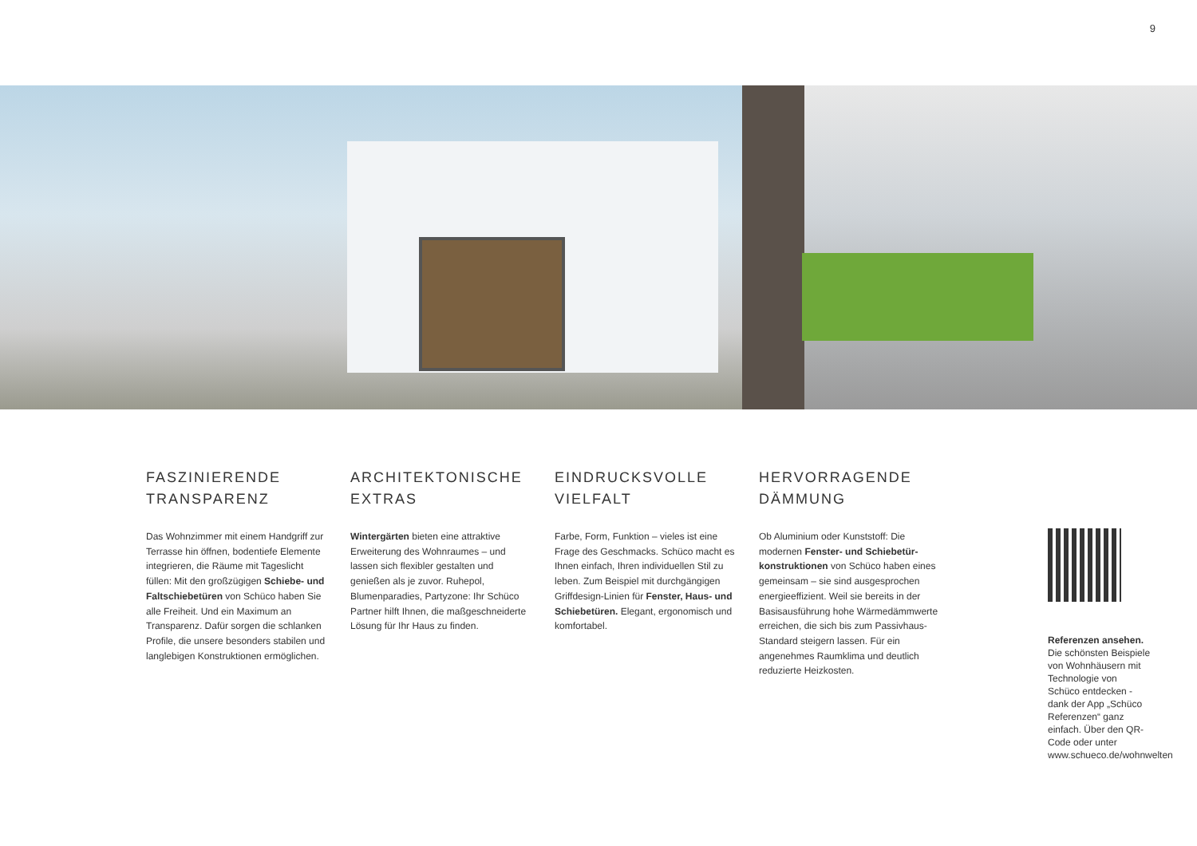9
FASZINIERENDE
TRANSPARENZ
Das Wohnzimmer mit einem Handgriff zur Terrasse hin öffnen, bodentiefe Elemente integrieren, die Räume mit Tageslicht füllen: Mit den großzügigen Schiebe- und Faltschiebetüren von Schüco haben Sie alle Freiheit. Und ein Maximum an Transparenz. Dafür sorgen die schlanken Profile, die unsere besonders stabilen und langlebigen Konstruktionen ermöglichen.
ARCHITEKTONISCHE
EXTRAS
Wintergärten bieten eine attraktive Erweiterung des Wohnraumes – und lassen sich flexibler gestalten und genießen als je zuvor. Ruhepol, Blumenparadies, Partyzone: Ihr Schüco Partner hilft Ihnen, die maßgeschnei­derte Lösung für Ihr Haus zu finden.
EINDRUCKSVOLLE
VIELFALT
Farbe, Form, Funktion – vieles ist eine Frage des Geschmacks. Schüco macht es Ihnen einfach, Ihren individuellen Stil zu leben. Zum Beispiel mit durchgängi­gen Griffdesign-Linien für Fenster, Haus- und Schiebetüren. Elegant, ergonomisch und komfortabel.
HERVORRAGENDE
DÄMMUNG
Ob Aluminium oder Kunststoff: Die modernen Fenster- und Schiebetür­konstruktionen von Schüco haben eines gemeinsam – sie sind ausgesprochen energieeffizient. Weil sie bereits in der Basisausführung hohe Wärme­dämmwerte erreichen, die sich bis zum Passivhaus-Standard steigern lassen. Für ein angenehmes Raumklima und deutlich reduzierte Heizkosten.
Referenzen ansehen.
Die schönsten Beispiele von Wohnhäusern mit Technologie von Schüco entdecken - dank der App „Schüco Referenzen“ ganz einfach. Über den QR-Code oder unter www.schueco.de/wohnwelten